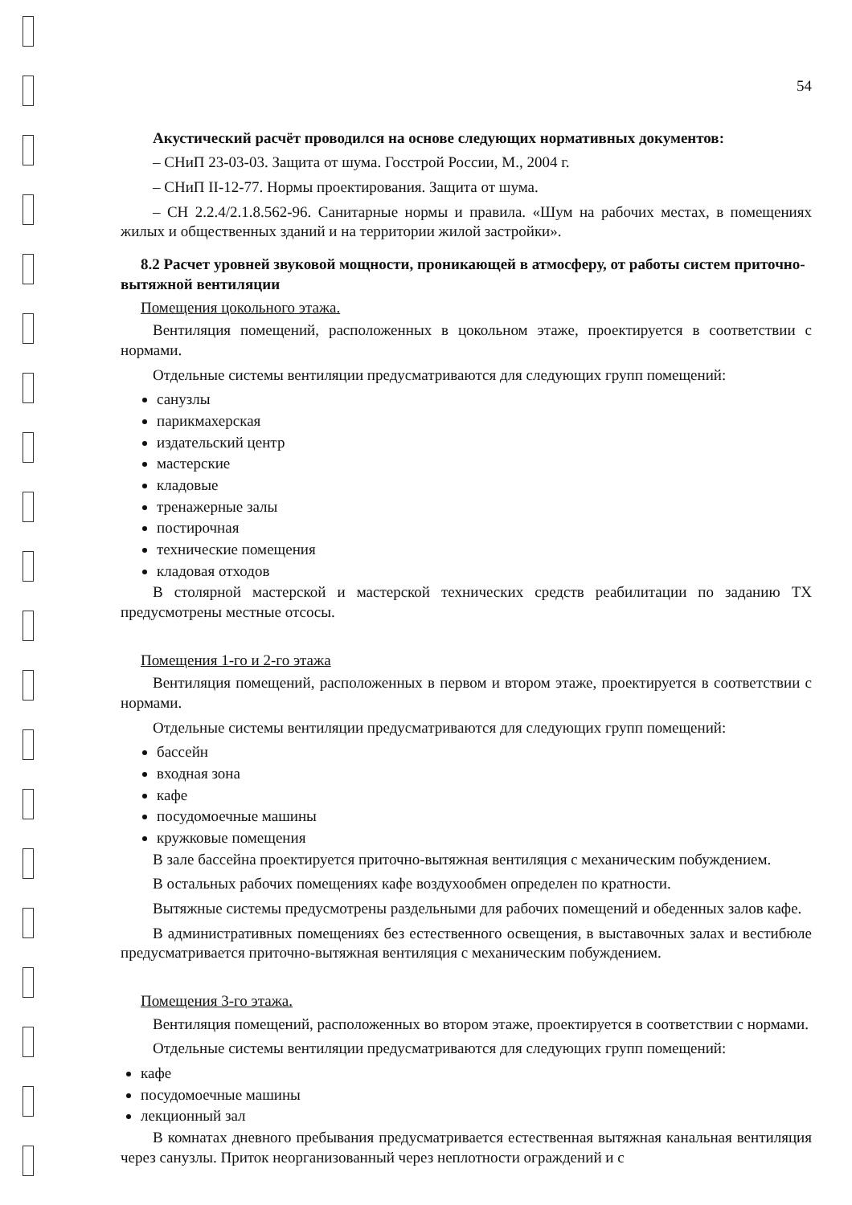54
Акустический расчёт проводился на основе следующих нормативных документов:
– СНиП 23-03-03. Защита от шума. Госстрой России, М., 2004 г.
– СНиП II-12-77. Нормы проектирования. Защита от шума.
– СН 2.2.4/2.1.8.562-96. Санитарные нормы и правила. «Шум на рабочих местах, в помещениях жилых и общественных зданий и на территории жилой застройки».
8.2 Расчет уровней звуковой мощности, проникающей в атмосферу, от работы систем приточно-вытяжной вентиляции
Помещения цокольного этажа.
Вентиляция помещений, расположенных в цокольном этаже, проектируется в соответствии с нормами.
Отдельные системы вентиляции предусматриваются для следующих групп помещений:
санузлы
парикмахерская
издательский центр
мастерские
кладовые
тренажерные залы
постирочная
технические помещения
кладовая отходов
В столярной мастерской и мастерской технических средств реабилитации по заданию ТХ предусмотрены местные отсосы.
Помещения 1-го и 2-го этажа
Вентиляция помещений, расположенных в первом и втором этаже, проектируется в соответствии с нормами.
Отдельные системы вентиляции предусматриваются для следующих групп помещений:
бассейн
входная зона
кафе
посудомоечные машины
кружковые помещения
В зале бассейна проектируется приточно-вытяжная вентиляция с механическим побуждением.
В остальных рабочих помещениях кафе воздухообмен определен по кратности.
Вытяжные системы предусмотрены раздельными для рабочих помещений и обеденных залов кафе.
В административных помещениях без естественного освещения, в выставочных залах и вестибюле предусматривается приточно-вытяжная вентиляция с механическим побуждением.
Помещения 3-го этажа.
Вентиляция помещений, расположенных во втором этаже, проектируется в соответствии с нормами.
Отдельные системы вентиляции предусматриваются для следующих групп помещений:
кафе
посудомоечные машины
лекционный зал
В комнатах дневного пребывания предусматривается естественная вытяжная канальная вентиляция через санузлы. Приток неорганизованный через неплотности ограждений и с